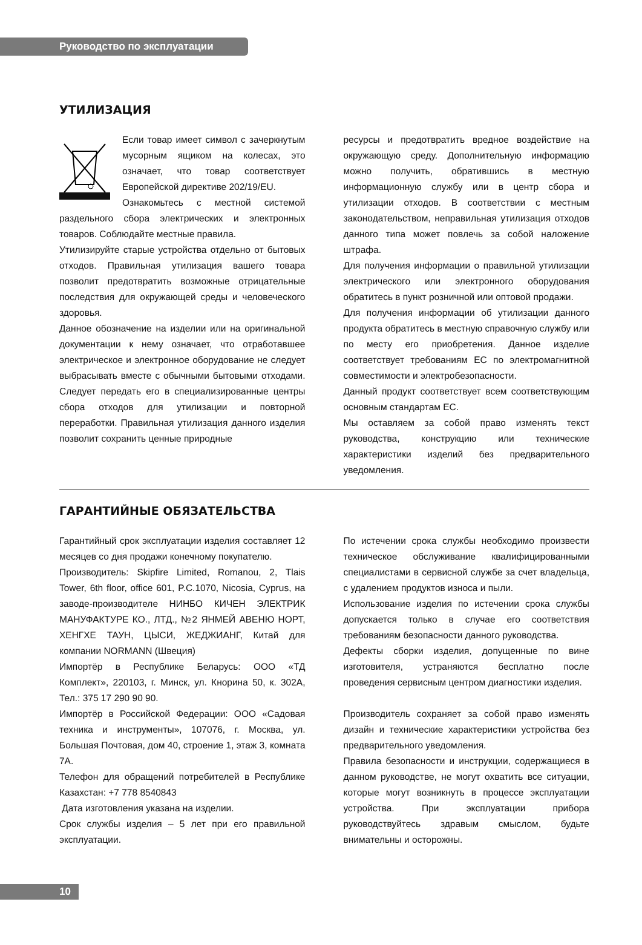Руководство по эксплуатации
УТИЛИЗАЦИЯ
Если товар имеет символ с зачеркнутым мусорным ящиком на колесах, это означает, что товар соответствует Европейской директиве 202/19/EU.
Ознакомьтесь с местной системой раздельного сбора электрических и электронных товаров. Соблюдайте местные правила.
Утилизируйте старые устройства отдельно от бытовых отходов. Правильная утилизация вашего товара позволит предотвратить возможные отрицательные последствия для окружающей среды и человеческого здоровья.
Данное обозначение на изделии или на оригинальной документации к нему означает, что отработавшее электрическое и электронное оборудование не следует выбрасывать вместе с обычными бытовыми отходами. Следует передать его в специализированные центры сбора отходов для утилизации и повторной переработки. Правильная утилизация данного изделия позволит сохранить ценные природные
ресурсы и предотвратить вредное воздействие на окружающую среду. Дополнительную информацию можно получить, обратившись в местную информационную службу или в центр сбора и утилизации отходов. В соответствии с местным законодательством, неправильная утилизация отходов данного типа может повлечь за собой наложение штрафа.
Для получения информации о правильной утилизации электрического или электронного оборудования обратитесь в пункт розничной или оптовой продажи.
Для получения информации об утилизации данного продукта обратитесь в местную справочную службу или по месту его приобретения. Данное изделие соответствует требованиям ЕС по электромагнитной совместимости и электробезопасности.
Данный продукт соответствует всем соответствующим основным стандартам ЕС.
Мы оставляем за собой право изменять текст руководства, конструкцию или технические характеристики изделий без предварительного уведомления.
ГАРАНТИЙНЫЕ ОБЯЗАТЕЛЬСТВА
Гарантийный срок эксплуатации изделия составляет 12 месяцев со дня продажи конечному покупателю.
Производитель: Skipfire Limited, Romanou, 2, Tlais Tower, 6th floor, office 601, P.C.1070, Nicosia, Cyprus, на заводе-производителе НИНБО КИЧЕН ЭЛЕКТРИК МАНУФАКТУРЕ КО., ЛТД., №2 ЯНМЕЙ АВЕНЮ НОРТ, ХЕНГХЕ ТАУН, ЦЫСИ, ЖЕДЖИАНГ, Китай для компании NORMANN (Швеция)
Импортёр в Республике Беларусь: ООО «ТД Комплект», 220103, г. Минск, ул. Кнорина 50, к. 302А, Тел.: 375 17 290 90 90.
Импортёр в Российской Федерации: ООО «Садовая техника и инструменты», 107076, г. Москва, ул. Большая Почтовая, дом 40, строение 1, этаж 3, комната 7А.
Телефон для обращений потребителей в Республике Казахстан: +7 778 8540843
Дата изготовления указана на изделии.
Срок службы изделия – 5 лет при его правильной эксплуатации.
По истечении срока службы необходимо произвести техническое обслуживание квалифицированными специалистами в сервисной службе за счет владельца, с удалением продуктов износа и пыли.
Использование изделия по истечении срока службы допускается только в случае его соответствия требованиям безопасности данного руководства.
Дефекты сборки изделия, допущенные по вине изготовителя, устраняются бесплатно после проведения сервисным центром диагностики изделия.
Производитель сохраняет за собой право изменять дизайн и технические характеристики устройства без предварительного уведомления.
Правила безопасности и инструкции, содержащиеся в данном руководстве, не могут охватить все ситуации, которые могут возникнуть в процессе эксплуатации устройства. При эксплуатации прибора руководствуйтесь здравым смыслом, будьте внимательны и осторожны.
10